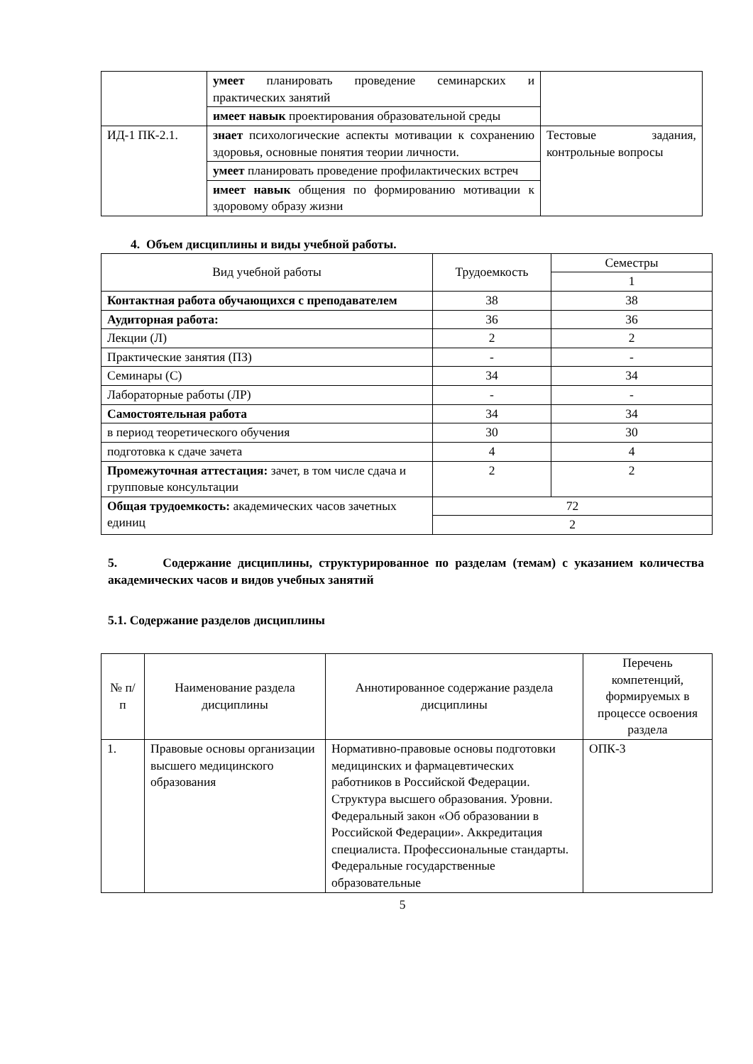| | умеет планировать проведение семинарских и практических занятий | |
| | имеет навык проектирования образовательной среды | |
| ИД-1 ПК-2.1. | знает психологические аспекты мотивации к сохранению здоровья, основные понятия теории личности. | Тестовые задания, контрольные вопросы |
| | умеет планировать проведение профилактических встреч | |
| | имеет навык общения по формированию мотивации к здоровому образу жизни | |
4. Объем дисциплины и виды учебной работы.
| Вид учебной работы | Трудоемкость | Семестры |
| | | 1 |
| Контактная работа обучающихся с преподавателем | 38 | 38 |
| Аудиторная работа: | 36 | 36 |
| Лекции (Л) | 2 | 2 |
| Практические занятия (ПЗ) | - | - |
| Семинары (С) | 34 | 34 |
| Лабораторные работы (ЛР) | - | - |
| Самостоятельная работа | 34 | 34 |
| в период теоретического обучения | 30 | 30 |
| подготовка к сдаче зачета | 4 | 4 |
| Промежуточная аттестация: зачет, в том числе сдача и групповые консультации | 2 | 2 |
| Общая трудоемкость: академических часов зачетных единиц | 72 | |
| | 2 | |
5. Содержание дисциплины, структурированное по разделам (темам) с указанием количества академических часов и видов учебных занятий
5.1. Содержание разделов дисциплины
| № п/п | Наименование раздела дисциплины | Аннотированное содержание раздела дисциплины | Перечень компетенций, формируемых в процессе освоения раздела |
| 1. | Правовые основы организации высшего медицинского образования | Нормативно-правовые основы подготовки медицинских и фармацевтических работников в Российской Федерации. Структура высшего образования. Уровни. Федеральный закон «Об образовании в Российской Федерации». Аккредитация специалиста. Профессиональные стандарты. Федеральные государственные образовательные | ОПК-3 |
5